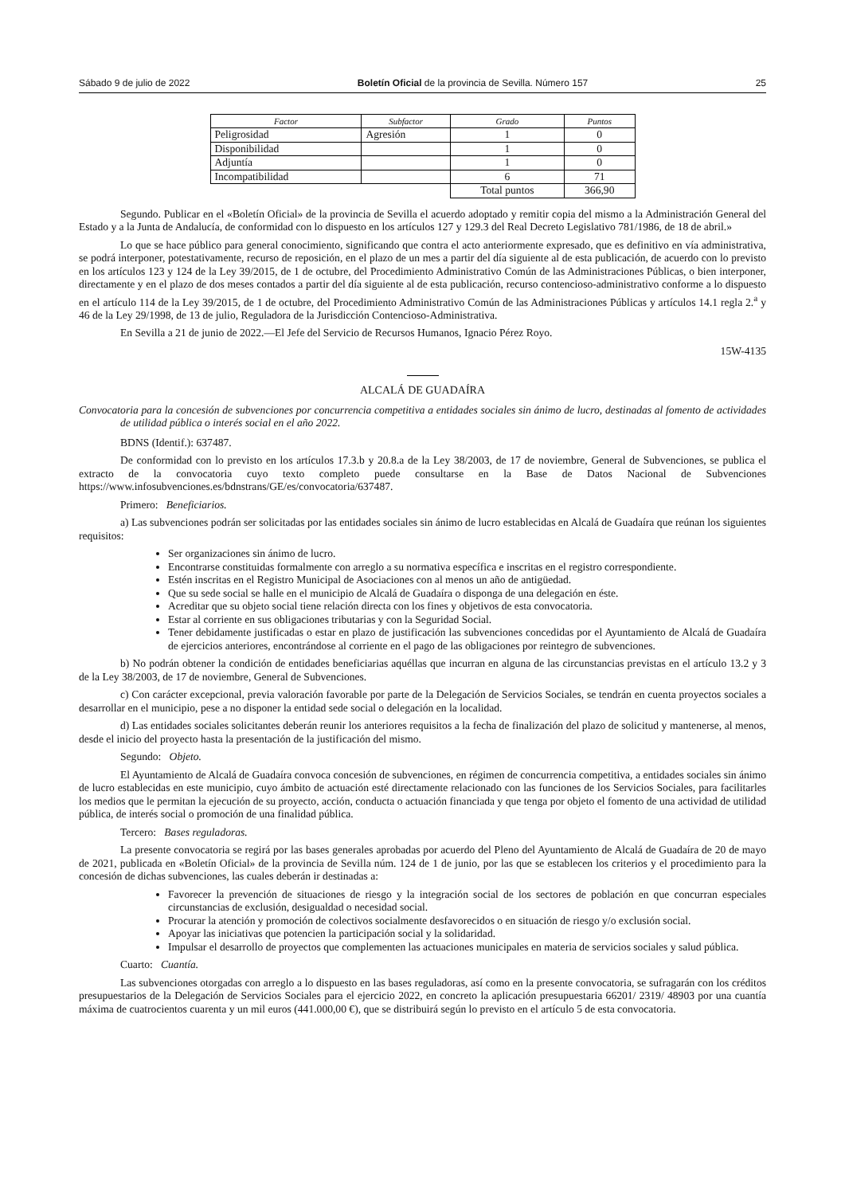Sábado 9 de julio de 2022 Boletín Oficial de la provincia de Sevilla. Número 157 25
| Factor | Subfactor | Grado | Puntos |
| --- | --- | --- | --- |
| Peligrosidad | Agresión | 1 | 0 |
| Disponibilidad | | 1 | 0 |
| Adjuntía | | 1 | 0 |
| Incompatibilidad | | 6 | 71 |
| | | Total puntos | 366,90 |
Segundo. Publicar en el «Boletín Oficial» de la provincia de Sevilla el acuerdo adoptado y remitir copia del mismo a la Administración General del Estado y a la Junta de Andalucía, de conformidad con lo dispuesto en los artículos 127 y 129.3 del Real Decreto Legislativo 781/1986, de 18 de abril.»
Lo que se hace público para general conocimiento, significando que contra el acto anteriormente expresado, que es definitivo en vía administrativa, se podrá interponer, potestativamente, recurso de reposición, en el plazo de un mes a partir del día siguiente al de esta publicación, de acuerdo con lo previsto en los artículos 123 y 124 de la Ley 39/2015, de 1 de octubre, del Procedimiento Administrativo Común de las Administraciones Públicas, o bien interponer, directamente y en el plazo de dos meses contados a partir del día siguiente al de esta publicación, recurso contencioso-administrativo conforme a lo dispuesto en el artículo 114 de la Ley 39/2015, de 1 de octubre, del Procedimiento Administrativo Común de las Administraciones Públicas y artículos 14.1 regla 2.<sup>a</sup> y 46 de la Ley 29/1998, de 13 de julio, Reguladora de la Jurisdicción Contencioso-Administrativa.
En Sevilla a 21 de junio de 2022.—El Jefe del Servicio de Recursos Humanos, Ignacio Pérez Royo.
15W-4135
ALCALÁ DE GUADAÍRA
Convocatoria para la concesión de subvenciones por concurrencia competitiva a entidades sociales sin ánimo de lucro, destinadas al fomento de actividades de utilidad pública o interés social en el año 2022.
BDNS (Identif.): 637487.
De conformidad con lo previsto en los artículos 17.3.b y 20.8.a de la Ley 38/2003, de 17 de noviembre, General de Subvenciones, se publica el extracto de la convocatoria cuyo texto completo puede consultarse en la Base de Datos Nacional de Subvenciones https://www.infosubvenciones.es/bdnstrans/GE/es/convocatoria/637487.
Primero: Beneficiarios.
a) Las subvenciones podrán ser solicitadas por las entidades sociales sin ánimo de lucro establecidas en Alcalá de Guadaíra que reúnan los siguientes requisitos:
Ser organizaciones sin ánimo de lucro.
Encontrarse constituidas formalmente con arreglo a su normativa específica e inscritas en el registro correspondiente.
Estén inscritas en el Registro Municipal de Asociaciones con al menos un año de antigüedad.
Que su sede social se halle en el municipio de Alcalá de Guadaíra o disponga de una delegación en éste.
Acreditar que su objeto social tiene relación directa con los fines y objetivos de esta convocatoria.
Estar al corriente en sus obligaciones tributarias y con la Seguridad Social.
Tener debidamente justificadas o estar en plazo de justificación las subvenciones concedidas por el Ayuntamiento de Alcalá de Guadaíra de ejercicios anteriores, encontrándose al corriente en el pago de las obligaciones por reintegro de subvenciones.
b) No podrán obtener la condición de entidades beneficiarias aquéllas que incurran en alguna de las circunstancias previstas en el artículo 13.2 y 3 de la Ley 38/2003, de 17 de noviembre, General de Subvenciones.
c) Con carácter excepcional, previa valoración favorable por parte de la Delegación de Servicios Sociales, se tendrán en cuenta proyectos sociales a desarrollar en el municipio, pese a no disponer la entidad sede social o delegación en la localidad.
d) Las entidades sociales solicitantes deberán reunir los anteriores requisitos a la fecha de finalización del plazo de solicitud y mantenerse, al menos, desde el inicio del proyecto hasta la presentación de la justificación del mismo.
Segundo: Objeto.
El Ayuntamiento de Alcalá de Guadaíra convoca concesión de subvenciones, en régimen de concurrencia competitiva, a entidades sociales sin ánimo de lucro establecidas en este municipio, cuyo ámbito de actuación esté directamente relacionado con las funciones de los Servicios Sociales, para facilitarles los medios que le permitan la ejecución de su proyecto, acción, conducta o actuación financiada y que tenga por objeto el fomento de una actividad de utilidad pública, de interés social o promoción de una finalidad pública.
Tercero: Bases reguladoras.
La presente convocatoria se regirá por las bases generales aprobadas por acuerdo del Pleno del Ayuntamiento de Alcalá de Guadaíra de 20 de mayo de 2021, publicada en «Boletín Oficial» de la provincia de Sevilla núm. 124 de 1 de junio, por las que se establecen los criterios y el procedimiento para la concesión de dichas subvenciones, las cuales deberán ir destinadas a:
Favorecer la prevención de situaciones de riesgo y la integración social de los sectores de población en que concurran especiales circunstancias de exclusión, desigualdad o necesidad social.
Procurar la atención y promoción de colectivos socialmente desfavorecidos o en situación de riesgo y/o exclusión social.
Apoyar las iniciativas que potencien la participación social y la solidaridad.
Impulsar el desarrollo de proyectos que complementen las actuaciones municipales en materia de servicios sociales y salud pública.
Cuarto: Cuantía.
Las subvenciones otorgadas con arreglo a lo dispuesto en las bases reguladoras, así como en la presente convocatoria, se sufragarán con los créditos presupuestarios de la Delegación de Servicios Sociales para el ejercicio 2022, en concreto la aplicación presupuestaria 66201/ 2319/ 48903 por una cuantía máxima de cuatrocientos cuarenta y un mil euros (441.000,00 €), que se distribuirá según lo previsto en el artículo 5 de esta convocatoria.